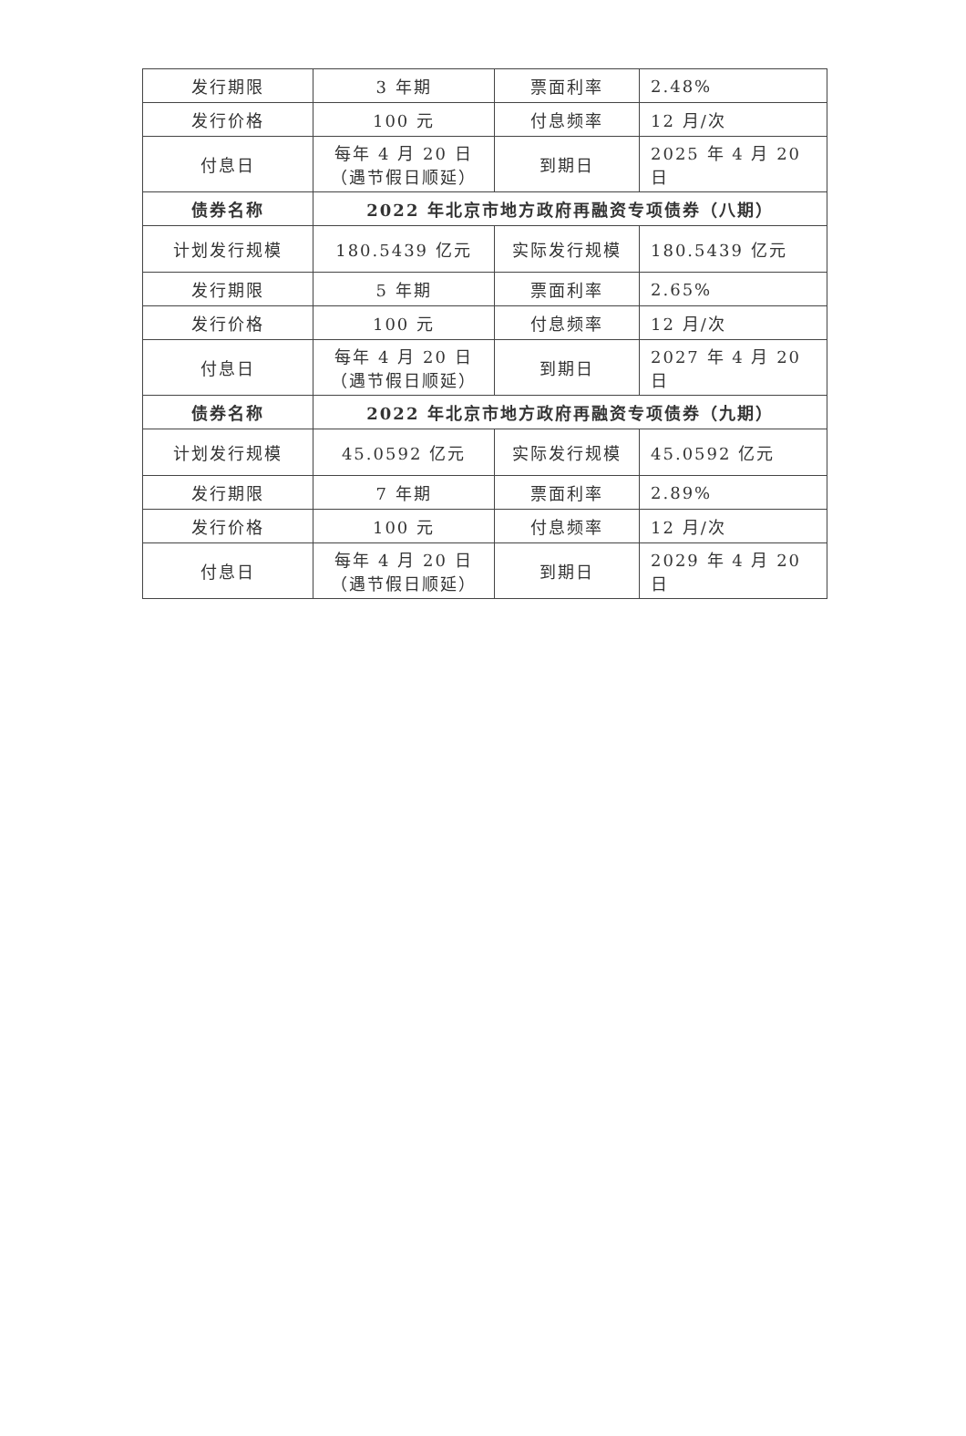| 发行期限 | 3 年期 | 票面利率 | 2.48% |
| 发行价格 | 100 元 | 付息频率 | 12 月/次 |
| 付息日 | 每年 4 月 20 日（遇节假日顺延） | 到期日 | 2025 年 4 月 20 日 |
| 债券名称 | 2022 年北京市地方政府再融资专项债券（八期） | | |
| 计划发行规模 | 180.5439 亿元 | 实际发行规模 | 180.5439 亿元 |
| 发行期限 | 5 年期 | 票面利率 | 2.65% |
| 发行价格 | 100 元 | 付息频率 | 12 月/次 |
| 付息日 | 每年 4 月 20 日（遇节假日顺延） | 到期日 | 2027 年 4 月 20 日 |
| 债券名称 | 2022 年北京市地方政府再融资专项债券（九期） | | |
| 计划发行规模 | 45.0592 亿元 | 实际发行规模 | 45.0592 亿元 |
| 发行期限 | 7 年期 | 票面利率 | 2.89% |
| 发行价格 | 100 元 | 付息频率 | 12 月/次 |
| 付息日 | 每年 4 月 20 日（遇节假日顺延） | 到期日 | 2029 年 4 月 20 日 |